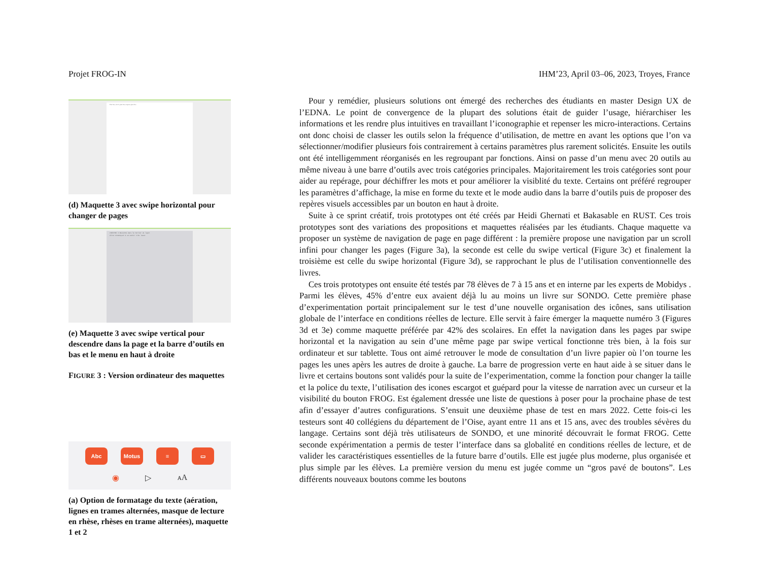Projet FROG-IN IHM’23, April 03–06, 2023, Troyes, France
Plus bas, encore plus bas, toujours plus bas...
(d) Maquette 3 avec swipe horizontal pour changer de pages
CHAPITRE I Descente dans le terrier du lapin
Alice commençait à se sentir très lasse
(e) Maquette 3 avec swipe vertical pour descendre dans la page et la barre d’outils en bas et le menu en haut à droite
FIGURE 3 : Version ordinateur des maquettes
Abc Motus ≡ ▭
◉ ▷ ᴀA
(a) Option de formatage du texte (aération, lignes en trames alternées, masque de lecture en rhèse, rhèses en trame alternées), maquette 1 et 2
Pour y remédier, plusieurs solutions ont émergé des recherches des étudiants en master Design UX de l’EDNA. Le point de convergence de la plupart des solutions était de guider l’usage, hiérarchiser les informations et les rendre plus intuitives en travaillant l’iconographie et repenser les micro-interactions. Certains ont donc choisi de classer les outils selon la fréquence d’utilisation, de mettre en avant les options que l’on va sélectionner/modifier plusieurs fois contrairement à certains paramètres plus rarement solicités. Ensuite les outils ont été intelligemment réorganisés en les regroupant par fonctions. Ainsi on passe d’un menu avec 20 outils au même niveau à une barre d’outils avec trois catégories principales. Majoritairement les trois catégories sont pour aider au repérage, pour déchiffrer les mots et pour améliorer la visiblité du texte. Certains ont préféré regrouper les paramètres d’affichage, la mise en forme du texte et le mode audio dans la barre d’outils puis de proposer des repères visuels accessibles par un bouton en haut à droite.
Suite à ce sprint créatif, trois prototypes ont été créés par Heidi Ghernati et Bakasable en RUST. Ces trois prototypes sont des variations des propositions et maquettes réalisées par les étudiants. Chaque maquette va proposer un système de navigation de page en page différent : la première propose une navigation par un scroll infini pour changer les pages (Figure 3a), la seconde est celle du swipe vertical (Figure 3c) et finalement la troisième est celle du swipe horizontal (Figure 3d), se rapprochant le plus de l’utilisation conventionnelle des livres.
Ces trois prototypes ont ensuite été testés par 78 élèves de 7 à 15 ans et en interne par les experts de Mobidys . Parmi les élèves, 45% d’entre eux avaient déjà lu au moins un livre sur SONDO. Cette première phase d’experimentation portait principalement sur le test d’une nouvelle organisation des icônes, sans utilisation globale de l’interface en conditions réelles de lecture. Elle servit à faire émerger la maquette numéro 3 (Figures 3d et 3e) comme maquette préférée par 42% des scolaires. En effet la navigation dans les pages par swipe horizontal et la navigation au sein d’une même page par swipe vertical fonctionne très bien, à la fois sur ordinateur et sur tablette. Tous ont aimé retrouver le mode de consultation d’un livre papier où l’on tourne les pages les unes apèrs les autres de droite à gauche. La barre de progression verte en haut aide à se situer dans le livre et certains boutons sont validés pour la suite de l’experimentation, comme la fonction pour changer la taille et la police du texte, l’utilisation des icones escargot et guépard pour la vitesse de narration avec un curseur et la visibilité du bouton FROG. Est également dressée une liste de questions à poser pour la prochaine phase de test afin d’essayer d’autres configurations. S’ensuit une deuxième phase de test en mars 2022. Cette fois-ci les testeurs sont 40 collégiens du département de l’Oise, ayant entre 11 ans et 15 ans, avec des troubles sévères du langage. Certains sont déjà très utilisateurs de SONDO, et une minorité découvrait le format FROG. Cette seconde expérimentation a permis de tester l’interface dans sa globalité en conditions réelles de lecture, et de valider les caractéristiques essentielles de la future barre d’outils. Elle est jugée plus moderne, plus organisée et plus simple par les élèves. La première version du menu est jugée comme un “gros pavé de boutons”. Les différents nouveaux boutons comme les boutons